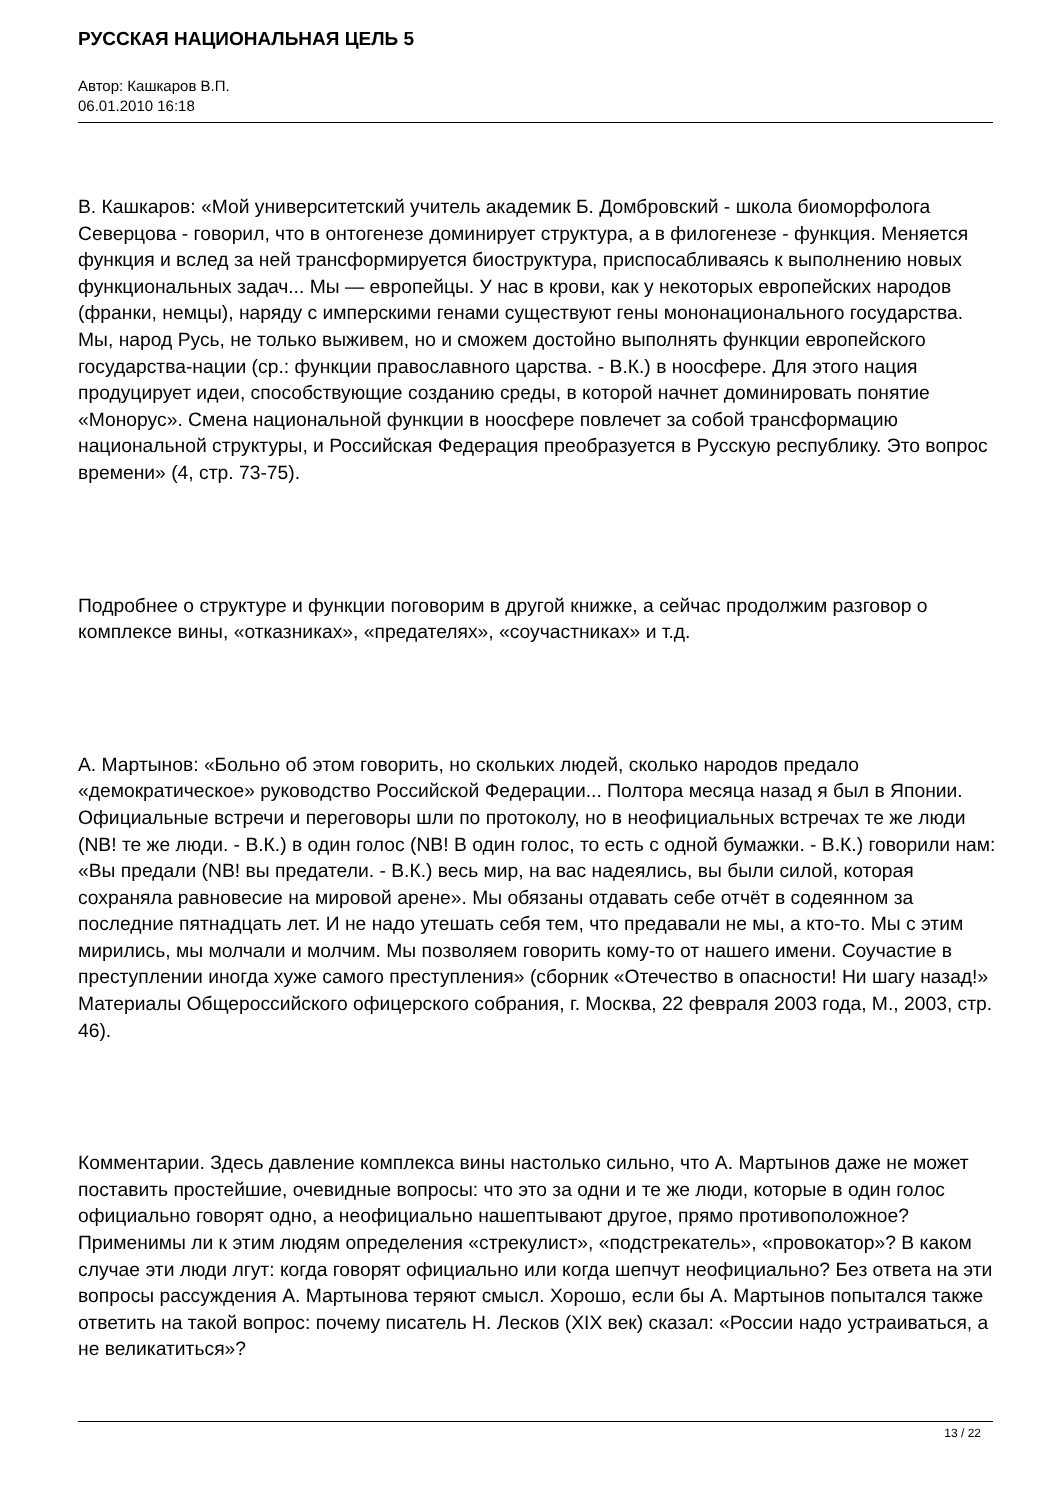РУССКАЯ НАЦИОНАЛЬНАЯ ЦЕЛЬ 5
Автор: Кашкаров В.П.
06.01.2010 16:18
В. Кашкаров: «Мой университетский учитель академик Б. Домбровский - школа биоморфолога Северцова - говорил, что в онтогенезе доминирует структура, а в филогенезе - функция. Меняется функция и вслед за ней трансформируется биоструктура, приспосабливаясь к выполнению новых функциональных задач... Мы — европейцы. У нас в крови, как у некоторых европейских народов (франки, немцы), наряду с имперскими генами существуют гены мононационального государства. Мы, народ Русь, не только выживем, но и сможем достойно выполнять функции европейского государства-нации (ср.: функции православного царства. - В.К.) в ноосфере. Для этого нация продуцирует идеи, способствующие созданию среды, в которой начнет доминировать понятие «Монорус». Смена национальной функции в ноосфере повлечет за собой трансформацию национальной структуры, и Российская Федерация преобразуется в Русскую республику. Это вопрос времени» (4, стр. 73-75).
Подробнее о структуре и функции поговорим в другой книжке, а сейчас продолжим разговор о комплексе вины, «отказниках», «предателях», «соучастниках» и т.д.
А. Мартынов: «Больно об этом говорить, но скольких людей, сколько народов предало «демократическое» руководство Российской Федерации... Полтора месяца назад я был в Японии. Официальные встречи и переговоры шли по протоколу, но в неофициальных встречах те же люди (NB! те же люди. - В.К.) в один голос (NB! В один голос, то есть с одной бумажки. - В.К.) говорили нам: «Вы предали (NB! вы предатели. - В.К.) весь мир, на вас надеялись, вы были силой, которая сохраняла равновесие на мировой арене». Мы обязаны отдавать себе отчёт в содеянном за последние пятнадцать лет. И не надо утешать себя тем, что предавали не мы, а кто-то. Мы с этим мирились, мы молчали и молчим. Мы позволяем говорить кому-то от нашего имени. Соучастие в преступлении иногда хуже самого преступления» (сборник «Отечество в опасности! Ни шагу назад!» Материалы Общероссийского офицерского собрания, г. Москва, 22 февраля 2003 года, М., 2003, стр. 46).
Комментарии. Здесь давление комплекса вины настолько сильно, что А. Мартынов даже не может поставить простейшие, очевидные вопросы: что это за одни и те же люди, которые в один голос официально говорят одно, а неофициально нашептывают другое, прямо противоположное? Применимы ли к этим людям определения «стрекулист», «подстрекатель», «провокатор»? В каком случае эти люди лгут: когда говорят официально или когда шепчут неофициально? Без ответа на эти вопросы рассуждения А. Мартынова теряют смысл. Хорошо, если бы А. Мартынов попытался также ответить на такой вопрос: почему писатель Н. Лесков (XIX век) сказал: «России надо устраиваться, а не великатиться»?
13 / 22